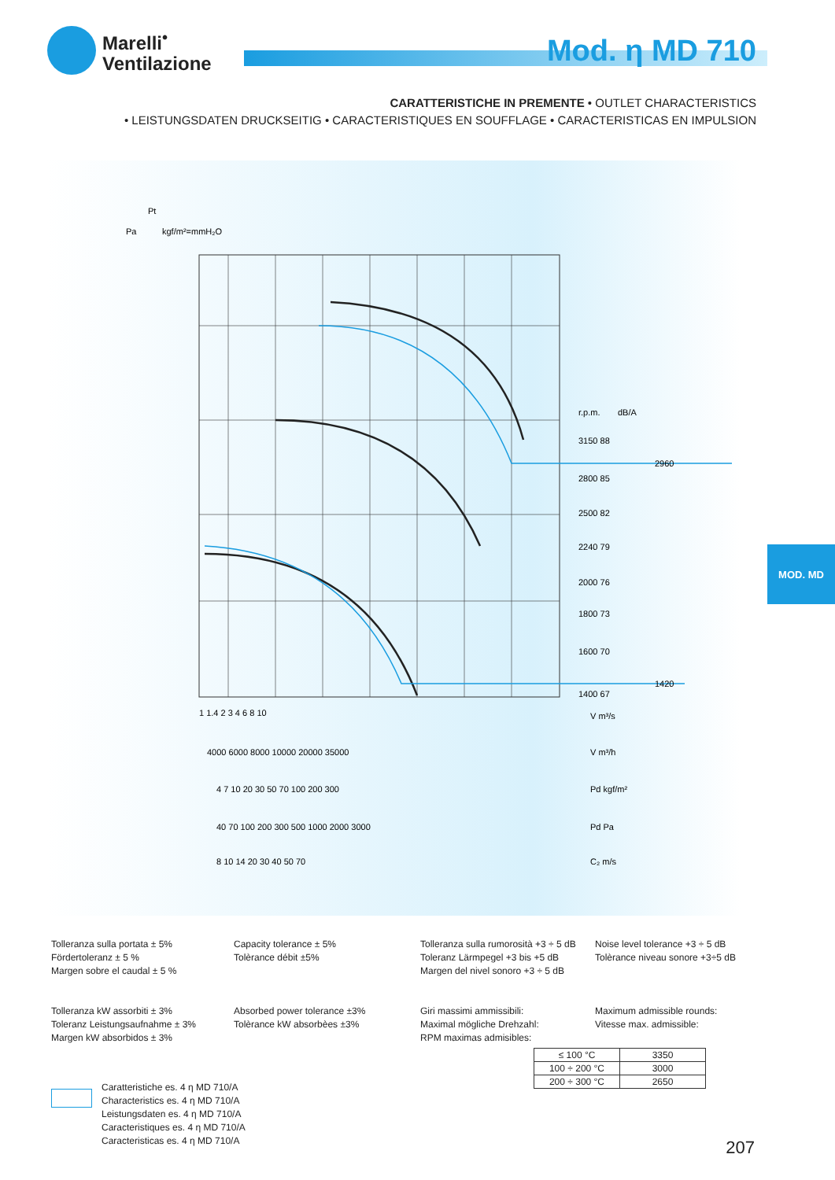Marelli<sup>•</sup>
Ventilazione
Mod. η MD 710
CARATTERISTICHE IN PREMENTE • OUTLET CHARACTERISTICS
• LEISTUNGSDATEN DRUCKSEITIG • CARACTERISTIQUES EN SOUFFLAGE • CARACTERISTICAS EN IMPULSION
Pt
Pa
kgf/m²=mmH₂O
r.p.m.
dB/A
3150 88
2800 85
2500 82
2240 79
2000 76
1800 73
1600 70
1400 67
2960
1420
1 1.4 2 3 4 6 8 10
V m³/s
4000 6000 8000 10000 20000 35000
V m³/h
4 7 10 20 30 50 70 100 200 300
Pd kgf/m²
40 70 100 200 300 500 1000 2000 3000
Pd Pa
8 10 14 20 30 40 50 70
C₂ m/s
MOD. MD
Tolleranza sulla portata ± 5%
Fördertoleranz ± 5 %
Margen sobre el caudal ± 5 %
Capacity tolerance ± 5%
Tolèrance débit ±5%
Tolleranza sulla rumorosità +3 ÷ 5 dB
Toleranz Lärmpegel +3 bis +5 dB
Margen del nivel sonoro +3 ÷ 5 dB
Noise level tolerance +3 ÷ 5 dB
Tolèrance niveau sonore +3÷5 dB
Tolleranza kW assorbiti ± 3%
Toleranz Leistungsaufnahme ± 3%
Margen kW absorbidos ± 3%
Absorbed power tolerance ±3%
Tolèrance kW absorbèes ±3%
Giri massimi ammissibili:
Maximal mögliche Drehzahl:
RPM maximas admisibles:
Maximum admissible rounds:
Vitesse max. admissible:
| ≤ 100 °C | 3350 |
| 100 ÷ 200 °C | 3000 |
| 200 ÷ 300 °C | 2650 |
Caratteristiche es. 4 η MD 710/A
Characteristics es. 4 η MD 710/A
Leistungsdaten es. 4 η MD 710/A
Caracteristiques es. 4 η MD 710/A
Caracteristicas es. 4 η MD 710/A
207